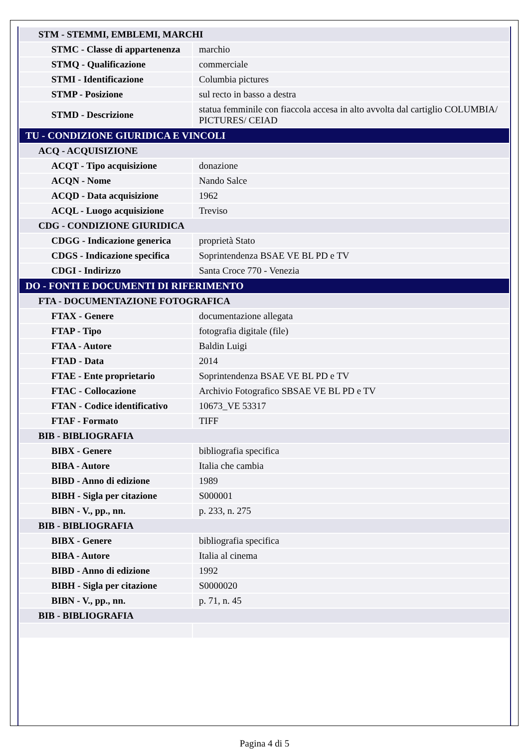| STM - STEMMI, EMBLEMI, MARCHI | |
| STMC - Classe di appartenenza | marchio |
| STMQ - Qualificazione | commerciale |
| STMI - Identificazione | Columbia pictures |
| STMP - Posizione | sul recto in basso a destra |
| STMD - Descrizione | statua femminile con fiaccola accesa in alto avvolta dal cartiglio COLUMBIA/ PICTURES/ CEIAD |
| TU - CONDIZIONE GIURIDICA E VINCOLI | |
| ACQ - ACQUISIZIONE | |
| ACQT - Tipo acquisizione | donazione |
| ACQN - Nome | Nando Salce |
| ACQD - Data acquisizione | 1962 |
| ACQL - Luogo acquisizione | Treviso |
| CDG - CONDIZIONE GIURIDICA | |
| CDGG - Indicazione generica | proprietà Stato |
| CDGS - Indicazione specifica | Soprintendenza BSAE VE BL PD e TV |
| CDGI - Indirizzo | Santa Croce 770 - Venezia |
| DO - FONTI E DOCUMENTI DI RIFERIMENTO | |
| FTA - DOCUMENTAZIONE FOTOGRAFICA | |
| FTAX - Genere | documentazione allegata |
| FTAP - Tipo | fotografia digitale (file) |
| FTAA - Autore | Baldin Luigi |
| FTAD - Data | 2014 |
| FTAE - Ente proprietario | Soprintendenza BSAE VE BL PD e TV |
| FTAC - Collocazione | Archivio Fotografico SBSAE VE BL PD e TV |
| FTAN - Codice identificativo | 10673_VE 53317 |
| FTAF - Formato | TIFF |
| BIB - BIBLIOGRAFIA | |
| BIBX - Genere | bibliografia specifica |
| BIBA - Autore | Italia che cambia |
| BIBD - Anno di edizione | 1989 |
| BIBH - Sigla per citazione | S000001 |
| BIBN - V., pp., nn. | p. 233, n. 275 |
| BIB - BIBLIOGRAFIA | |
| BIBX - Genere | bibliografia specifica |
| BIBA - Autore | Italia al cinema |
| BIBD - Anno di edizione | 1992 |
| BIBH - Sigla per citazione | S0000020 |
| BIBN - V., pp., nn. | p. 71, n. 45 |
| BIB - BIBLIOGRAFIA | |
Pagina 4 di 5